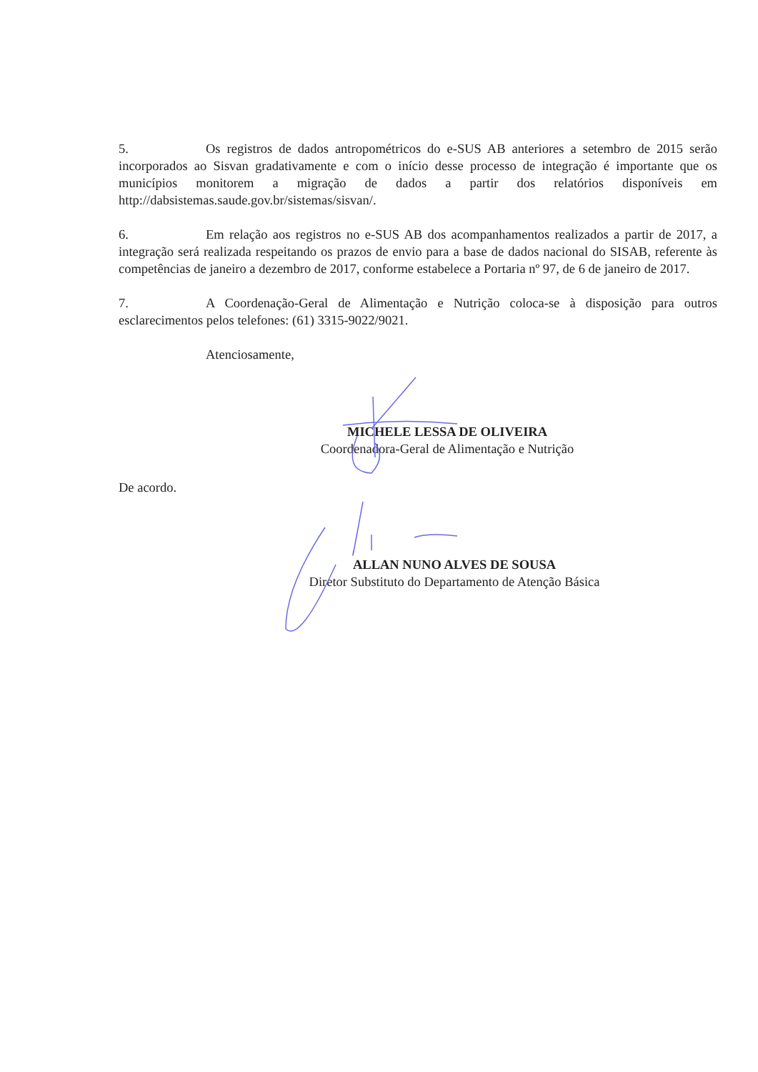5. Os registros de dados antropométricos do e-SUS AB anteriores a setembro de 2015 serão incorporados ao Sisvan gradativamente e com o início desse processo de integração é importante que os municípios monitorem a migração de dados a partir dos relatórios disponíveis em http://dabsistemas.saude.gov.br/sistemas/sisvan/.
6. Em relação aos registros no e-SUS AB dos acompanhamentos realizados a partir de 2017, a integração será realizada respeitando os prazos de envio para a base de dados nacional do SISAB, referente às competências de janeiro a dezembro de 2017, conforme estabelece a Portaria nº 97, de 6 de janeiro de 2017.
7. A Coordenação-Geral de Alimentação e Nutrição coloca-se à disposição para outros esclarecimentos pelos telefones: (61) 3315-9022/9021.
Atenciosamente,
MICHELE LESSA DE OLIVEIRA
Coordenadora-Geral de Alimentação e Nutrição
De acordo.
ALLAN NUNO ALVES DE SOUSA
Diretor Substituto do Departamento de Atenção Básica